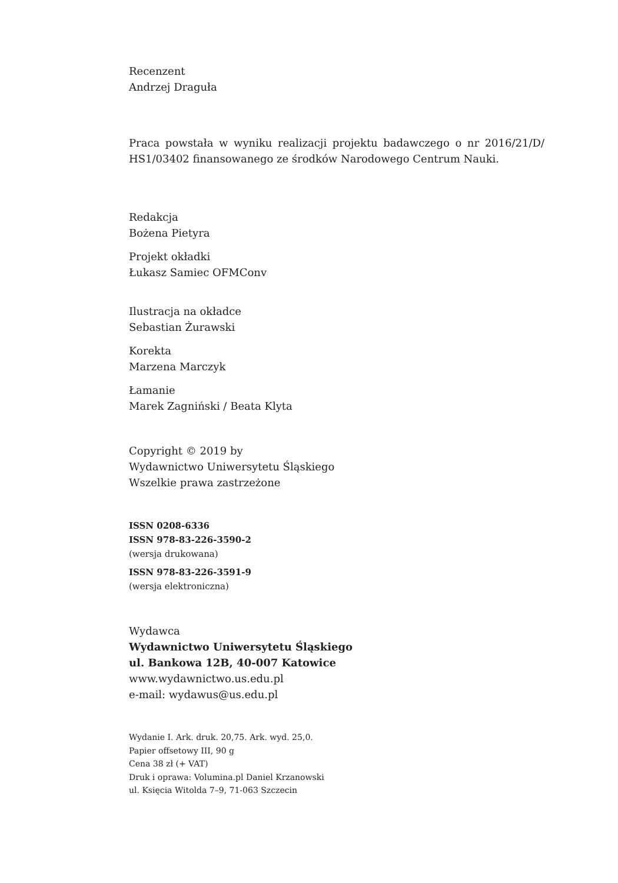Recenzent
Andrzej Draguła
Praca powstała w wyniku realizacji projektu badawczego o nr 2016/21/D/ HS1/03402 finansowanego ze środków Narodowego Centrum Nauki.
Redakcja
Bożena Pietyra
Projekt okładki
Łukasz Samiec OFMConv
Ilustracja na okładce
Sebastian Żurawski
Korekta
Marzena Marczyk
Łamanie
Marek Zagniński / Beata Klyta
Copyright © 2019 by
Wydawnictwo Uniwersytetu Śląskiego
Wszelkie prawa zastrzeżone
ISSN 0208-6336
ISSN 978-83-226-3590-2
(wersja drukowana)
ISSN 978-83-226-3591-9
(wersja elektroniczna)
Wydawca
Wydawnictwo Uniwersytetu Śląskiego
ul. Bankowa 12B, 40-007 Katowice
www.wydawnictwo.us.edu.pl
e-mail: wydawus@us.edu.pl
Wydanie I. Ark. druk. 20,75. Ark. wyd. 25,0.
Papier offsetowy III, 90 g
Cena 38 zł (+ VAT)
Druk i oprawa: Volumina.pl Daniel Krzanowski
ul. Księcia Witolda 7–9, 71-063 Szczecin